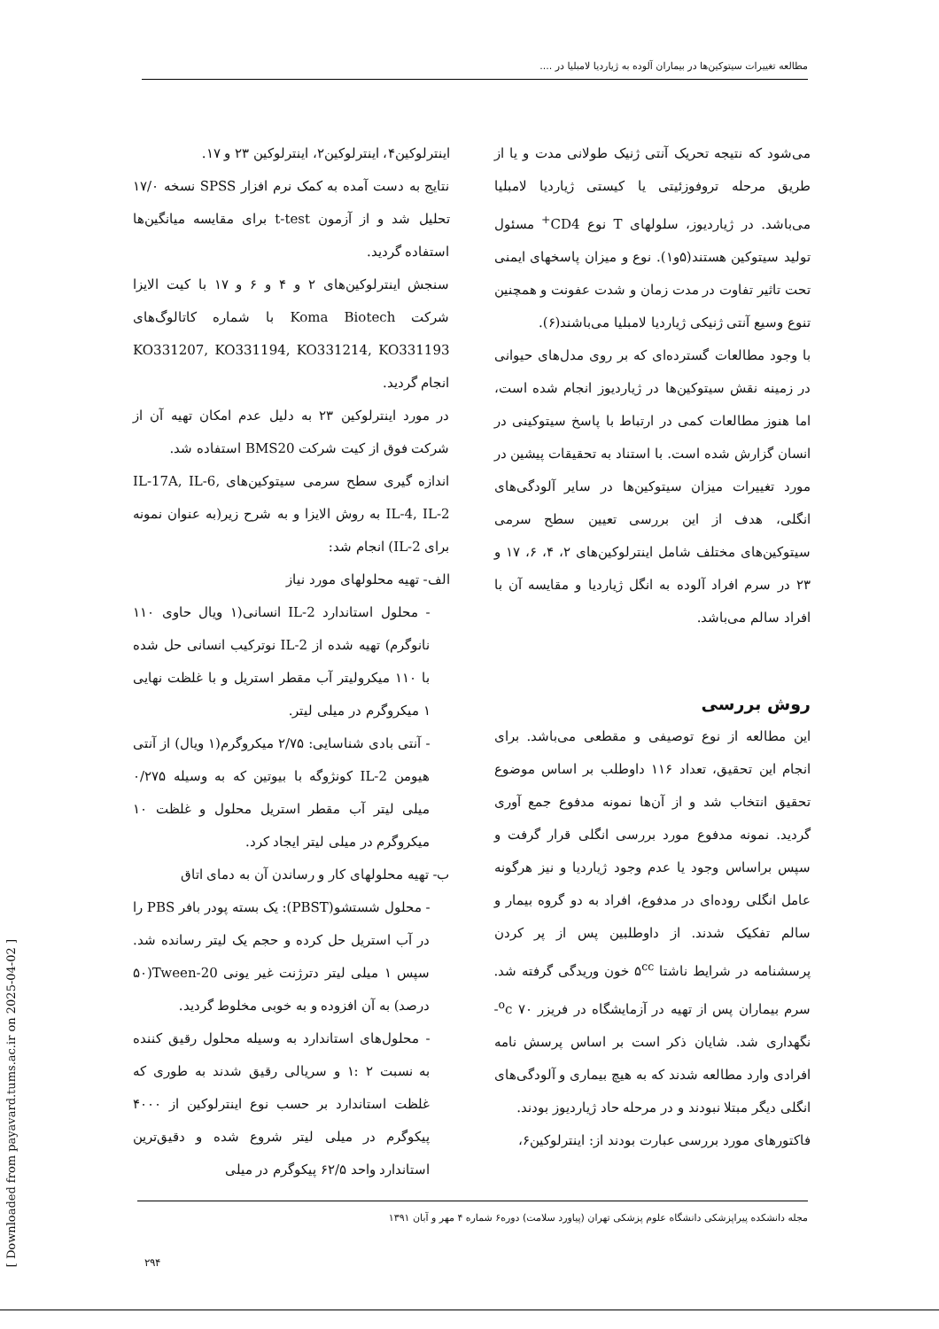مطالعه تغییرات سیتوکین‌ها در بیماران آلوده به ژیاردیا لامبلیا در ....
می‌شود که نتیجه تحریک آنتی ژنیک طولانی مدت و یا از طریق مرحله تروفوزئیتی یا کیستی ژیاردیا لامبلیا می‌باشد. در ژیاردیوز، سلولهای T نوع CD4<sup>+</sup> مسئول تولید سیتوکین هستند(۵و۱). نوع و میزان پاسخهای ایمنی تحت تاثیر تفاوت در مدت زمان و شدت عفونت و همچنین تنوع وسیع آنتی ژنیکی ژیاردیا لامبلیا می‌باشند(۶).
با وجود مطالعات گسترده‌ای که بر روی مدل‌های حیوانی در زمینه نقش سیتوکین‌ها در ژیاردیوز انجام شده است، اما هنوز مطالعات کمی در ارتباط با پاسخ سیتوکینی در انسان گزارش شده است. با استناد به تحقیقات پیشین در مورد تغییرات میزان سیتوکین‌ها در سایر آلودگی‌های انگلی، هدف از این بررسی تعیین سطح سرمی سیتوکین‌های مختلف شامل اینترلوکین‌های ۲، ۴، ۶، ۱۷ و ۲۳ در سرم افراد آلوده به انگل ژیاردیا و مقایسه آن با افراد سالم می‌باشد.
روش بررسی
این مطالعه از نوع توصیفی و مقطعی می‌باشد. برای انجام این تحقیق، تعداد ۱۱۶ داوطلب بر اساس موضوع تحقیق انتخاب شد و از آن‌ها نمونه مدفوع جمع آوری گردید. نمونه مدفوع مورد بررسی انگلی قرار گرفت و سپس براساس وجود یا عدم وجود ژیاردیا و نیز هرگونه عامل انگلی روده‌ای در مدفوع، افراد به دو گروه بیمار و سالم تفکیک شدند. از داوطلبین پس از پر کردن پرسشنامه در شرایط ناشتا ۵<sup>cc</sup> خون وریدگی گرفته شد. سرم بیماران پس از تهیه در آزمایشگاه در فریزر <sup>o</sup>c ۷۰- نگهداری شد. شایان ذکر است بر اساس پرسش نامه افرادی وارد مطالعه شدند که به هیچ بیماری و آلودگی‌های انگلی دیگر مبتلا نبودند و در مرحله حاد ژیاردیوز بودند.
فاکتورهای مورد بررسی عبارت بودند از: اینترلوکین۶،
اینترلوکین۴، اینترلوکین۲، اینترلوکین ۲۳ و ۱۷.
نتایج به دست آمده به کمک نرم افزار SPSS نسخه ۱۷/۰ تحلیل شد و از آزمون t-test برای مقایسه میانگین‌ها استفاده گردید.
سنجش اینترلوکین‌های ۲ و ۴ و ۶ و ۱۷ با کیت الایزا شرکت Koma Biotech با شماره کاتالوگ‌های KO331207, KO331194, KO331214, KO331193 انجام گردید.
در مورد اینترلوکین ۲۳ به دلیل عدم امکان تهیه آن از شرکت فوق از کیت شرکت BMS20 استفاده شد.
اندازه گیری سطح سرمی سیتوکین‌های IL-17A, IL-6, IL-4, IL-2 به روش الایزا و به شرح زیر(به عنوان نمونه برای IL-2) انجام شد:
الف- تهیه محلولهای مورد نیاز
- محلول استاندارد IL-2 انسانی(۱ ویال حاوی ۱۱۰ نانوگرم) تهیه شده از IL-2 نوترکیب انسانی حل شده با ۱۱۰ میکرولیتر آب مقطر استریل و با غلظت نهایی ۱ میکروگرم در میلی لیتر.
- آنتی بادی شناسایی: ۲/۷۵ میکروگرم(۱ ویال) از آنتی هیومن IL-2 کونژوگه با بیوتین که به وسیله ۰/۲۷۵ میلی لیتر آب مقطر استریل محلول و غلظت ۱۰ میکروگرم در میلی لیتر ایجاد کرد.
ب- تهیه محلولهای کار و رساندن آن به دمای اتاق
- محلول شستشو(PBST): یک بسته پودر بافر PBS را در آب استریل حل کرده و حجم یک لیتر رسانده شد. سپس ۱ میلی لیتر دترژنت غیر یونی Tween-20(۵۰ درصد) به آن افزوده و به خوبی مخلوط گردید.
- محلول‌های استاندارد به وسیله محلول رقیق کننده به نسبت ۲ :۱ و سریالی رقیق شدند به طوری که غلظت استاندارد بر حسب نوع اینترلوکین از ۴۰۰۰ پیکوگرم در میلی لیتر شروع شده و دقیق‌ترین استاندارد واحد ۶۲/۵ پیکوگرم در میلی
مجله دانشکده پیراپزشکی دانشگاه علوم پزشکی تهران (پیاورد سلامت) دوره۶ شماره ۴ مهر و آبان ۱۳۹۱
۲۹۴
[ Downloaded from payavard.tums.ac.ir on 2025-04-02 ]